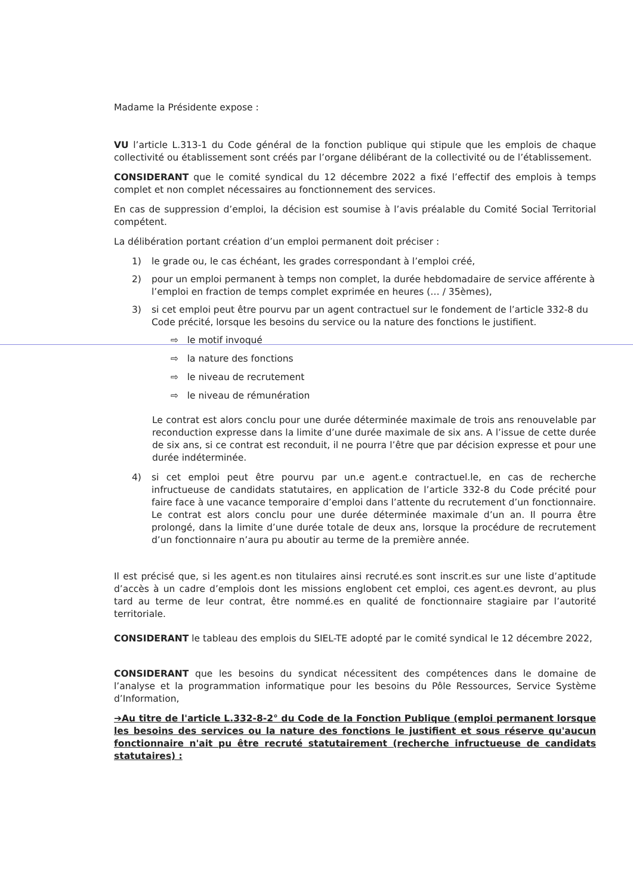Madame la Présidente expose :
VU l’article L.313-1 du Code général de la fonction publique qui stipule que les emplois de chaque collectivité ou établissement sont créés par l’organe délibérant de la collectivité ou de l’établissement.
CONSIDERANT que le comité syndical du 12 décembre 2022 a fixé l’effectif des emplois à temps complet et non complet nécessaires au fonctionnement des services.
En cas de suppression d’emploi, la décision est soumise à l’avis préalable du Comité Social Territorial compétent.
La délibération portant création d’un emploi permanent doit préciser :
1) le grade ou, le cas échéant, les grades correspondant à l’emploi créé,
2) pour un emploi permanent à temps non complet, la durée hebdomadaire de service afférente à l’emploi en fraction de temps complet exprimée en heures (… / 35èmes),
3) si cet emploi peut être pourvu par un agent contractuel sur le fondement de l’article 332-8 du Code précité, lorsque les besoins du service ou la nature des fonctions le justifient.
⇨ le motif invoqué
⇨ la nature des fonctions
⇨ le niveau de recrutement
⇨ le niveau de rémunération
Le contrat est alors conclu pour une durée déterminée maximale de trois ans renouvelable par reconduction expresse dans la limite d’une durée maximale de six ans. A l’issue de cette durée de six ans, si ce contrat est reconduit, il ne pourra l’être que par décision expresse et pour une durée indéterminée.
4) si cet emploi peut être pourvu par un.e agent.e contractuel.le, en cas de recherche infructueuse de candidats statutaires, en application de l’article 332-8 du Code précité pour faire face à une vacance temporaire d’emploi dans l’attente du recrutement d’un fonctionnaire. Le contrat est alors conclu pour une durée déterminée maximale d’un an. Il pourra être prolongé, dans la limite d’une durée totale de deux ans, lorsque la procédure de recrutement d’un fonctionnaire n’aura pu aboutir au terme de la première année.
Il est précisé que, si les agent.es non titulaires ainsi recruté.es sont inscrit.es sur une liste d’aptitude d’accès à un cadre d’emplois dont les missions englobent cet emploi, ces agent.es devront, au plus tard au terme de leur contrat, être nommé.es en qualité de fonctionnaire stagiaire par l’autorité territoriale.
CONSIDERANT le tableau des emplois du SIEL-TE adopté par le comité syndical le 12 décembre 2022,
CONSIDERANT que les besoins du syndicat nécessitent des compétences dans le domaine de l’analyse et la programmation informatique pour les besoins du Pôle Ressources, Service Système d’Information,
➔Au titre de l'article L.332-8-2° du Code de la Fonction Publique (emploi permanent lorsque les besoins des services ou la nature des fonctions le justifient et sous réserve qu'aucun fonctionnaire n'ait pu être recruté statutairement (recherche infructueuse de candidats statutaires) :